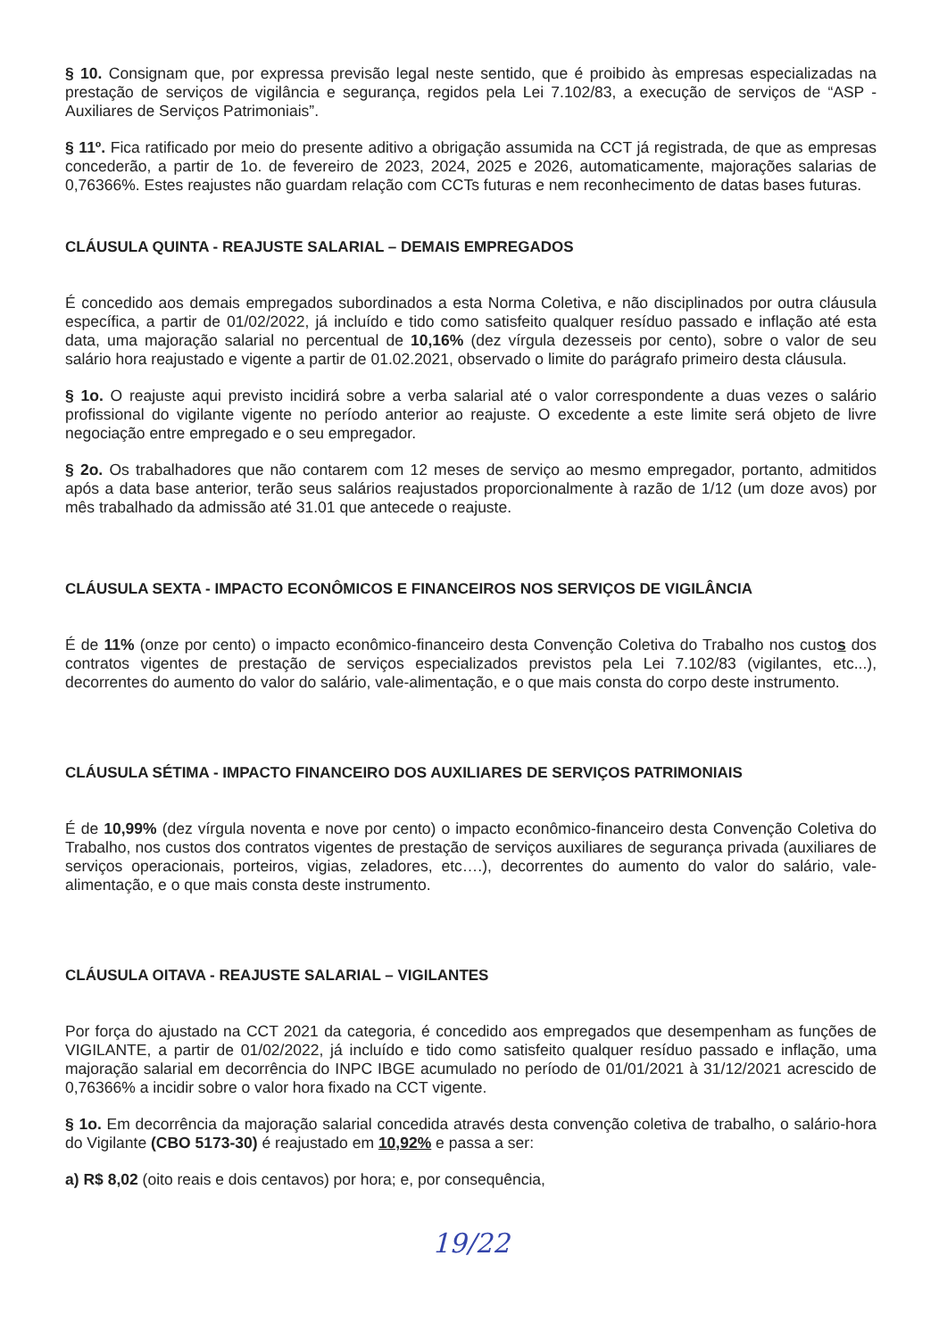§ 10. Consignam que, por expressa previsão legal neste sentido, que é proibido às empresas especializadas na prestação de serviços de vigilância e segurança, regidos pela Lei 7.102/83, a execução de serviços de “ASP - Auxiliares de Serviços Patrimoniais”.
§ 11º. Fica ratificado por meio do presente aditivo a obrigação assumida na CCT já registrada, de que as empresas concederão, a partir de 1o. de fevereiro de 2023, 2024, 2025 e 2026, automaticamente, majorações salarias de 0,76366%. Estes reajustes não guardam relação com CCTs futuras e nem reconhecimento de datas bases futuras.
CLÁUSULA QUINTA - REAJUSTE SALARIAL – DEMAIS EMPREGADOS
É concedido aos demais empregados subordinados a esta Norma Coletiva, e não disciplinados por outra cláusula específica, a partir de 01/02/2022, já incluído e tido como satisfeito qualquer resíduo passado e inflação até esta data, uma majoração salarial no percentual de 10,16% (dez vírgula dezesseis por cento), sobre o valor de seu salário hora reajustado e vigente a partir de 01.02.2021, observado o limite do parágrafo primeiro desta cláusula.
§ 1o. O reajuste aqui previsto incidirá sobre a verba salarial até o valor correspondente a duas vezes o salário profissional do vigilante vigente no período anterior ao reajuste. O excedente a este limite será objeto de livre negociação entre empregado e o seu empregador.
§ 2o. Os trabalhadores que não contarem com 12 meses de serviço ao mesmo empregador, portanto, admitidos após a data base anterior, terão seus salários reajustados proporcionalmente à razão de 1/12 (um doze avos) por mês trabalhado da admissão até 31.01 que antecede o reajuste.
CLÁUSULA SEXTA - IMPACTO ECONÔMICOS E FINANCEIROS NOS SERVIÇOS DE VIGILÂNCIA
É de 11% (onze por cento) o impacto econômico-financeiro desta Convenção Coletiva do Trabalho nos custos dos contratos vigentes de prestação de serviços especializados previstos pela Lei 7.102/83 (vigilantes, etc...), decorrentes do aumento do valor do salário, vale-alimentação, e o que mais consta do corpo deste instrumento.
CLÁUSULA SÉTIMA - IMPACTO FINANCEIRO DOS AUXILIARES DE SERVIÇOS PATRIMONIAIS
É de 10,99% (dez vírgula noventa e nove por cento) o impacto econômico-financeiro desta Convenção Coletiva do Trabalho, nos custos dos contratos vigentes de prestação de serviços auxiliares de segurança privada (auxiliares de serviços operacionais, porteiros, vigias, zeladores, etc….), decorrentes do aumento do valor do salário, vale-alimentação, e o que mais consta deste instrumento.
CLÁUSULA OITAVA - REAJUSTE SALARIAL – VIGILANTES
Por força do ajustado na CCT 2021 da categoria, é concedido aos empregados que desempenham as funções de VIGILANTE, a partir de 01/02/2022, já incluído e tido como satisfeito qualquer resíduo passado e inflação, uma majoração salarial em decorrência do INPC IBGE acumulado no período de 01/01/2021 à 31/12/2021 acrescido de 0,76366% a incidir sobre o valor hora fixado na CCT vigente.
§ 1o. Em decorrência da majoração salarial concedida através desta convenção coletiva de trabalho, o salário-hora do Vigilante (CBO 5173-30) é reajustado em 10,92% e passa a ser:
a) R$ 8,02 (oito reais e dois centavos) por hora; e, por consequência,
19/22